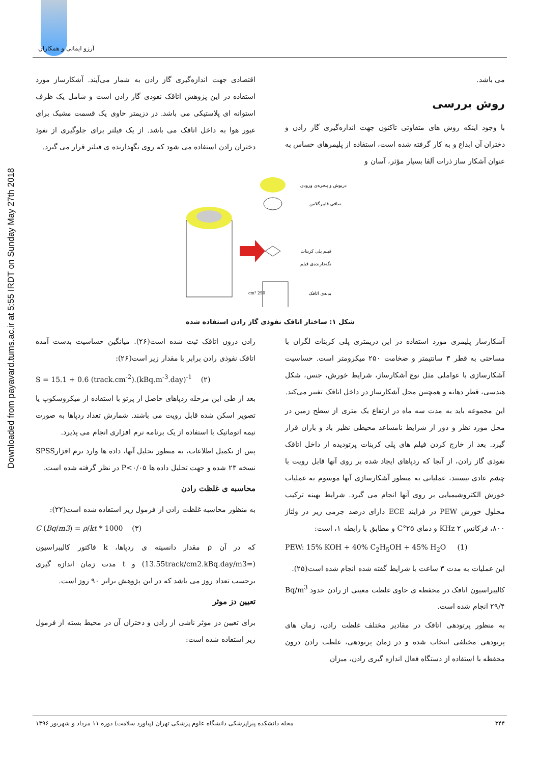آرزو ایمانی و همکاران
Downloaded from payavard.tums.ac.ir at 5:55 IRDT on Sunday May 27th 2018
می باشد.
روش بررسی
با وجود اینکه روش های متفاوتی تاکنون جهت اندازه‌گیری گاز رادن و دختران آن ابداع و به کار گرفته شده است، استفاده از پلیمرهای حساس به عنوان آشکار ساز ذرات آلفا بسیار مؤثر، آسان و
اقتصادی جهت اندازه‌گیری گاز رادن به شمار می‌آیند. آشکارساز مورد استفاده در این پژوهش اتاقک نفوذی گاز رادن است و شامل یک ظرف استوانه ای پلاستیکی می باشد. در دزیمتر حاوی یک قسمت مشبک برای عبور هوا به داخل اتاقک می باشد. از یک فیلتر برای جلوگیری از نفوذ دختران رادن استفاده می شود که روی نگهدارنده ی فیلتر قرار می گیرد.
250 cm³
دریوش و پنجره‌ی ورودی
صافی فایبرگلاس
فیلم پلی کربنات
نگه‌دارنده‌ی فیلم
بدنه‌ی اتاقک
شکل ۱: ساختار اتاقک نفوذی گاز رادن استفاده شده
آشکارساز پلیمری مورد استفاده در این دزیمتری پلی کربنات لگزان با مساحتی به قطر ۳ سانتیمتر و ضخامت ۲۵۰ میکرومتر است. حساسیت آشکارسازی با عواملی مثل نوع آشکارساز، شرایط خورش، جنس، شکل هندسی، قطر دهانه و همچنین محل آشکارساز در داخل اتاقک تغییر می‌کند.
این مجموعه باید به مدت سه ماه در ارتفاع یک متری از سطح زمین در محل مورد نظر و دور از شرایط نامساعد محیطی نظیر باد و باران قرار گیرد. بعد از خارج کردن فیلم های پلی کربنات پرتودیده از داخل اتاقک نفوذی گاز رادن، از آنجا که ردپاهای ایجاد شده بر روی آنها قابل رویت با چشم عادی نیستند، عملیاتی به منظور آشکارسازی آنها موسوم به عملیات خورش الکتروشیمیایی بر روی آنها انجام می گیرد. شرایط بهینه ترکیب محلول خورش PEW در فرایند ECE دارای درصد جرمی زیر در ولتاژ ۸۰۰، فرکانس ۲ KHz و دمای ۲۵°C و مطابق با رابطه ۱، است:
PEW: 15% KOH + 40% C<sub>2</sub>H<sub>5</sub>OH + 45% H<sub>2</sub>O (1)
این عملیات به مدت ۳ ساعت با شرایط گفته شده انجام شده است(۲۵).
کالیبراسیون اتاقک در محفظه ی حاوی غلظت معینی از رادن حدود Bq/m<sup>3</sup> ۲۹/۴ انجام شده است.
به منظور پرتودهی اتاقک در مقادیر مختلف غلظت رادن، زمان های پرتودهی مختلفی انتخاب شده و در زمان پرتودهی، غلظت رادن درون محفظه با استفاده از دستگاه فعال اندازه گیری رادن، میزان
رادن درون اتاقک ثبت شده است(۲۶). میانگین حساسیت بدست آمده اتاقک نفوذی رادن برابر با مقدار زیر است(۲۶):
S = 15.1 + 0.6 (track.cm<sup>-2</sup>).(kBq.m<sup>-3</sup>.day)<sup>-1</sup> (۲)
بعد از طی این مرحله ردپاهای حاصل از پرتو با استفاده از میکروسکوپ یا تصویر اسکن شده قابل رویت می باشند. شمارش تعداد ردپاها به صورت نیمه اتوماتیک با استفاده از یک برنامه نرم افزاری انجام می پذیرد.
پس از تکمیل اطلاعات، به منظور تحلیل آنها، داده ها وارد نرم افزارSPSS نسخه ۲۳ شده و جهت تحلیل داده ها P<۰/۰۵ در نظر گرفته شده است.
محاسبه ی غلظت رادن
به منظور محاسبه غلظت رادن از فرمول زیر استفاده شده است(۲۲):
C (Bq/m3) = ρ/kt * 1000 (۳)
که در آن ρ مقدار دانسیته ی ردپاها، k فاکتور کالیبراسیون (=13.55track/cm2.kBq.day/m3) و t مدت زمان اندازه گیری برحسب تعداد روز می باشد که در این پژوهش برابر ۹۰ روز است.
تعیین دز موثر
برای تعیین دز موثر ناشی از رادن و دختران آن در محیط بسته از فرمول زیر استفاده شده است:
۳۴۴ مجله دانشکده پیراپزشکی دانشگاه علوم پزشکی تهران (پیاورد سلامت) دوره ۱۱ مرداد و شهریور ۱۳۹۶